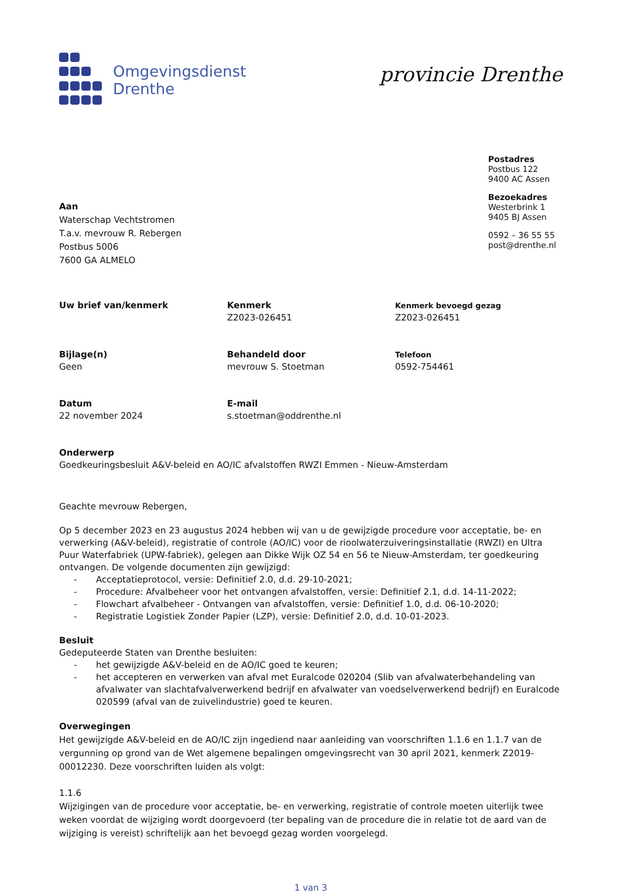Omgevingsdienst
Drenthe
provincie Drenthe
Postadres
Postbus 122
9400 AC Assen
Bezoekadres
Westerbrink 1
9405 BJ Assen
0592 – 36 55 55
post@drenthe.nl
Aan
Waterschap Vechtstromen
T.a.v. mevrouw R. Rebergen
Postbus 5006
7600 GA ALMELO
Uw brief van/kenmerk
Kenmerk
Z2023-026451
Kenmerk bevoegd gezag
Z2023-026451
Bijlage(n)
Geen
Behandeld door
mevrouw S. Stoetman
Telefoon
0592-754461
Datum
22 november 2024
E-mail
s.stoetman@oddrenthe.nl
Onderwerp
Goedkeuringsbesluit A&V-beleid en AO/IC afvalstoffen RWZI Emmen - Nieuw-Amsterdam
Geachte mevrouw Rebergen,
Op 5 december 2023 en 23 augustus 2024 hebben wij van u de gewijzigde procedure voor acceptatie, be- en verwerking (A&V-beleid), registratie of controle (AO/IC) voor de rioolwaterzuiveringsinstallatie (RWZI) en Ultra Puur Waterfabriek (UPW-fabriek), gelegen aan Dikke Wijk OZ 54 en 56 te Nieuw-Amsterdam, ter goedkeuring ontvangen. De volgende documenten zijn gewijzigd:
- Acceptatieprotocol, versie: Definitief 2.0, d.d. 29-10-2021;
- Procedure: Afvalbeheer voor het ontvangen afvalstoffen, versie: Definitief 2.1, d.d. 14-11-2022;
- Flowchart afvalbeheer - Ontvangen van afvalstoffen, versie: Definitief 1.0, d.d. 06-10-2020;
- Registratie Logistiek Zonder Papier (LZP), versie: Definitief 2.0, d.d. 10-01-2023.
Besluit
Gedeputeerde Staten van Drenthe besluiten:
- het gewijzigde A&V-beleid en de AO/IC goed te keuren;
- het accepteren en verwerken van afval met Euralcode 020204 (Slib van afvalwaterbehandeling van afvalwater van slachtafvalverwerkend bedrijf en afvalwater van voedselverwerkend bedrijf) en Euralcode 020599 (afval van de zuivelindustrie) goed te keuren.
Overwegingen
Het gewijzigde A&V-beleid en de AO/IC zijn ingediend naar aanleiding van voorschriften 1.1.6 en 1.1.7 van de vergunning op grond van de Wet algemene bepalingen omgevingsrecht van 30 april 2021, kenmerk Z2019-00012230. Deze voorschriften luiden als volgt:
1.1.6
Wijzigingen van de procedure voor acceptatie, be- en verwerking, registratie of controle moeten uiterlijk twee weken voordat de wijziging wordt doorgevoerd (ter bepaling van de procedure die in relatie tot de aard van de wijziging is vereist) schriftelijk aan het bevoegd gezag worden voorgelegd.
1 van 3